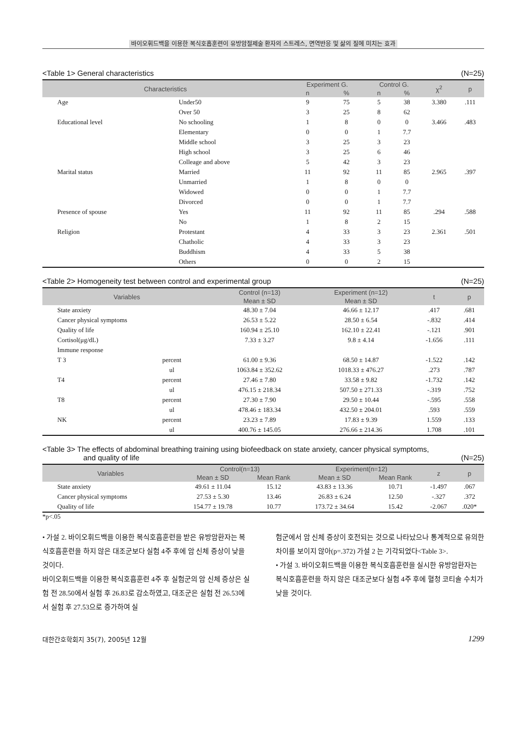바이오휘드백을 이용한 복식호흡훈련이 유방암절제술 환자의 스트레스, 면역반응 및 삶의 질에 미치는 효과
<Table 1> General characteristics (N=25)
| Characteristics | | Experiment G. | | Control G. | | χ<sup>2</sup> | p |
| --- | --- | --- | --- | --- | --- | --- | --- |
| | | n | % | n | % | | |
| Age | Under50 | 9 | 75 | 5 | 38 | 3.380 | .111 |
| | Over 50 | 3 | 25 | 8 | 62 | | |
| Educational level | No schooling | 1 | 8 | 0 | 0 | 3.466 | .483 |
| | Elementary | 0 | 0 | 1 | 7.7 | | |
| | Middle school | 3 | 25 | 3 | 23 | | |
| | High school | 3 | 25 | 6 | 46 | | |
| | Colleage and above | 5 | 42 | 3 | 23 | | |
| Marital status | Married | 11 | 92 | 11 | 85 | 2.965 | .397 |
| | Unmarried | 1 | 8 | 0 | 0 | | |
| | Widowed | 0 | 0 | 1 | 7.7 | | |
| | Divorced | 0 | 0 | 1 | 7.7 | | |
| Presence of spouse | Yes | 11 | 92 | 11 | 85 | .294 | .588 |
| | No | 1 | 8 | 2 | 15 | | |
| Religion | Protestant | 4 | 33 | 3 | 23 | 2.361 | .501 |
| | Chatholic | 4 | 33 | 3 | 23 | | |
| | Buddhism | 4 | 33 | 5 | 38 | | |
| | Others | 0 | 0 | 2 | 15 | | |
<Table 2> Homogeneity test between control and experimental group (N=25)
| Variables | | Control (n=13) | Experiment (n=12) | t | p |
| --- | --- | --- | --- | --- | --- |
| | | Mean ± SD | Mean ± SD | | |
| State anxiety | | 48.30 ± 7.04 | 46.66 ± 12.17 | .417 | .681 |
| Cancer physical symptoms | | 26.53 ± 5.22 | 28.50 ± 6.54 | -.832 | .414 |
| Quality of life | | 160.94 ± 25.10 | 162.10 ± 22.41 | -.121 | .901 |
| Cortisol(μg/dL) | | 7.33 ± 3.27 | 9.8 ± 4.14 | -1.656 | .111 |
| Immune response | | | | | |
| T 3 | percent | 61.00 ± 9.36 | 68.50 ± 14.87 | -1.522 | .142 |
| | ul | 1063.84 ± 352.62 | 1018.33 ± 476.27 | .273 | .787 |
| T4 | percent | 27.46 ± 7.80 | 33.58 ± 9.82 | -1.732 | .142 |
| | ul | 476.15 ± 218.34 | 507.50 ± 271.33 | -.319 | .752 |
| T8 | percent | 27.30 ± 7.90 | 29.50 ± 10.44 | -.595 | .558 |
| | ul | 478.46 ± 183.34 | 432.50 ± 204.01 | .593 | .559 |
| NK | percent | 23.23 ± 7.89 | 17.83 ± 9.39 | 1.559 | .133 |
| | ul | 400.76 ± 145.05 | 276.66 ± 214.36 | 1.708 | .101 |
<Table 3> The effects of abdominal breathing training using biofeedback on state anxiety, cancer physical symptoms,
and quality of life (N=25)
| Variables | Control(n=13) | | Experiment(n=12) | | z | p |
| --- | --- | --- | --- | --- | --- | --- |
| | Mean ± SD | Mean Rank | Mean ± SD | Mean Rank | | |
| State anxiety | 49.61 ± 11.04 | 15.12 | 43.83 ± 13.36 | 10.71 | -1.497 | .067 |
| Cancer physical symptoms | 27.53 ± 5.30 | 13.46 | 26.83 ± 6.24 | 12.50 | -.327 | .372 |
| Quality of life | 154.77 ± 19.78 | 10.77 | 173.72 ± 34.64 | 15.42 | -2.067 | .020* |
*p<.05
• 가설 2. 바이오휘드백을 이용한 복식호흡훈련을 받은 유방암환자는 복식호흡훈련을 하지 않은 대조군보다 실험 4주 후에 암 신체 증상이 낮을 것이다.
바이오휘드백을 이용한 복식호흡훈련 4주 후 실험군의 암 신체 증상은 실험 전 28.50에서 실험 후 26.83로 감소하였고, 대조군은 실험 전 26.53에서 실험 후 27.53으로 증가하여 실
험군에서 암 신체 증상이 호전되는 것으로 나타났으나 통계적으로 유의한 차이를 보이지 않아(p=.372) 가설 2 는 기각되었다<Table 3>.
• 가설 3. 바이오휘드백을 이용한 복식호흡훈련을 실시한 유방암환자는 복식호흡훈련을 하지 않은 대조군보다 실험 4주 후에 혈청 코티솔 수치가 낮을 것이다.
대한간호학회지 35(7), 2005년 12월 1299